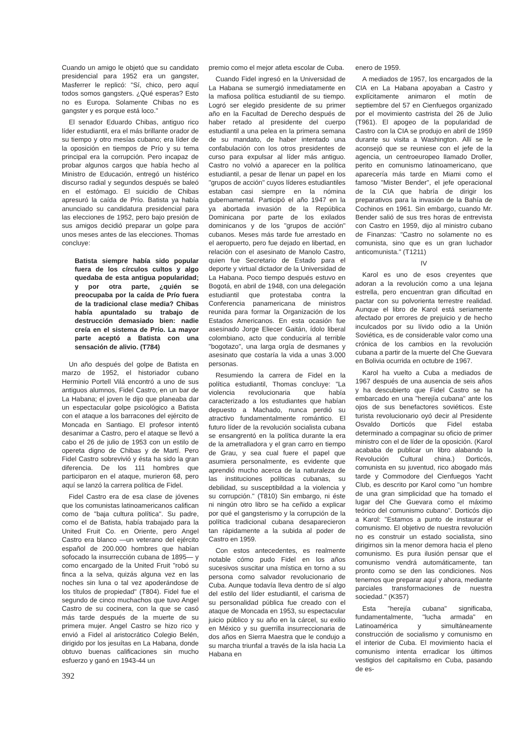Cuando un amigo le objetó que su candidato presidencial para 1952 era un gangster, Masferrer le replicó: "Sí, chico, pero aquí todos somos gangsters. ¿Qué esperas? Esto no es Europa. Solamente Chibas no es gangster y es porque está loco."
El senador Eduardo Chibas, antiguo rico líder estudiantil, era el más brillante orador de su tiempo y otro mesías cubano; era líder de la oposición en tiempos de Prío y su tema principal era la corrupción. Pero incapaz de probar algunos cargos que había hecho al Ministro de Educación, entregó un histérico discurso radial y segundos después se baleó en el estómago. El suicidio de Chibas apresuró la caída de Prío. Batista ya había anunciado su candidatura presidencial para las elecciones de 1952, pero bajo presión de sus amigos decidió preparar un golpe para unos meses antes de las elecciones. Thomas concluye:
Batista siempre había sido popular fuera de los círculos cultos y algo quedaba de esta antigua popularidad; y por otra parte, ¿quién se preocupaba por la caída de Prío fuera de la tradicional clase media? Chibas había apuntalado su trabajo de destrucción demasiado bien: nadie creía en el sistema de Prío. La mayor parte aceptó a Batista con una sensación de alivio. (T784)
Un año después del golpe de Batista en marzo de 1952, el historiador cubano Herminio Portell Vilá encontró a uno de sus antiguos alumnos, Fidel Castro, en un bar de La Habana; el joven le dijo que planeaba dar un espectacular golpe psicológico a Batista con el ataque a los barracones del ejército de Moncada en Santiago. El profesor intentó desanimar a Castro, pero el ataque se llevó a cabo el 26 de julio de 1953 con un estilo de opereta digno de Chibas y de Martí. Pero Fidel Castro sobrevivió y ésta ha sido la gran diferencia. De los 111 hombres que participaron en el ataque, murieron 68, pero aquí se lanzó la carrera política de Fidel.
Fidel Castro era de esa clase de jóvenes que los comunistas latinoamericanos califican como de "baja cultura política". Su padre, como el de Batista, había trabajado para la United Fruit Co. en Oriente, pero Angel Castro era blanco —un veterano del ejército español de 200.000 hombres que habían sofocado la insurrección cubana de 1895— y como encargado de la United Fruit "robó su finca a la selva, quizás alguna vez en las noches sin luna o tal vez apoderándose de los títulos de propiedad" (T804). Fidel fue el segundo de cinco muchachos que tuvo Angel Castro de su cocinera, con la que se casó más tarde después de la muerte de su primera mujer. Angel Castro se hizo rico y envió a Fidel al aristocrático Colegio Belén, dirigido por los jesuítas en La Habana, donde obtuvo buenas calificaciones sin mucho esfuerzo y ganó en 1943-44 un
premio como el mejor atleta escolar de Cuba.
Cuando Fidel ingresó en la Universidad de La Habana se sumergió inmediatamente en la mafiosa política estudiantil de su tiempo. Logró ser elegido presidente de su primer año en la Facultad de Derecho después de haber retado al presidente del cuerpo estudiantil a una pelea en la primera semana de su mandato, de haber intentado una confabulación con los otros presidentes de curso para expulsar al líder más antiguo. Castro no volvió a aparecer en la política estudiantil, a pesar de llenar un papel en los "grupos de acción" cuyos líderes estudiantiles estaban casi siempre en la nómina gubernamental. Participó el año 1947 en la ya abortada invasión de la República Dominicana por parte de los exilados dominicanos y de los "grupos de acción" cubanos. Meses más tarde fue arrestado en el aeropuerto, pero fue dejado en libertad, en relación con el asesinato de Manolo Castro, quien fue Secretario de Estado para el deporte y virtual dictador de la Universidad de La Habana. Poco tiempo después estuvo en Bogotá, en abril de 1948, con una delegación estudiantil que protestaba contra la Conferencia panamericana de ministros reunida para formar la Organización de los Estados Americanos. En esta ocasión fue asesinado Jorge Eliecer Gaitán, ídolo liberal colombiano, acto que conduciría al terrible "bogotazo", una larga orgía de desmanes y asesinato que costaría la vida a unas 3.000 personas.
Resumiendo la carrera de Fidel en la política estudiantil, Thomas concluye: "La violencia revolucionaria que había caracterizado a los estudiantes que habían depuesto a Machado, nunca perdió su atractivo fundamentalmente romántico. El futuro líder de la revolución socialista cubana se ensangrentó en la política durante la era de la ametralladora y el gran carro en tiempo de Grau, y sea cual fuere el papel que asumiera personalmente, es evidente que aprendió mucho acerca de la naturaleza de las instituciones políticas cubanas, su debilidad, su susceptibildad a la violencia y su corrupción." (T810) Sin embargo, ni éste ni ningún otro libro se ha ceñido a explicar por qué el gangsterismo y la corrupción de la política tradicional cubana desaparecieron tan rápidamente a la subida al poder de Castro en 1959.
Con estos antecedentes, es realmente notable cómo pudo Fidel en los años sucesivos suscitar una mística en torno a su persona como salvador revolucionario de Cuba. Aunque todavía lleva dentro de sí algo del estilo del líder estudiantil, el carisma de su personalidad pública fue creado con el ataque de Moncada en 1953, su espectacular juicio público y su año en la cárcel, su exilio en México y su guerrilla insurreccionaria de dos años en Sierra Maestra que le condujo a su marcha triunfal a través de la isla hacia La Habana en
enero de 1959.
A mediados de 1957, los encargados de la CIA en La Habana apoyaban a Castro y explícitamente animaron el motín de septiembre del 57 en Cienfuegos organizado por el movimiento castrista del 26 de Julio (T961). El apogeo de la popularidad de Castro con la CIA se produjo en abril de 1959 durante su visita a Washington. Allí se le aconsejó que se reuniese con el jefe de la agencia, un centroeuropeo llamado Droller, perito en comunismo latinoamericano, que aparecería más tarde en Miami como el famoso "Mister Bender", el jefe operacional de la CIA que habría de dirigir los preparativos para la invasión de la Bahía de Cochinos en 1961. Sin embargo, cuando Mr. Bender salió de sus tres horas de entrevista con Castro en 1959, dijo al ministro cubano de Finanzas: "Castro no solamente no es comunista, sino que es un gran luchador anticomunista." (T1211)
IV
Karol es uno de esos creyentes que adoran a la revolución como a una lejana estrella, pero encuentran gran dificultad en pactar con su polvorienta terrestre realidad. Aunque el libro de Karol está seriamente afectado por errores de prejuicio y de hecho inculcados por su lívido odio a la Unión Soviética, es de considerable valor como una crónica de los cambios en la revolución cubana a partir de la muerte del Che Guevara en Bolivia ocurrida en octubre de 1967.
Karol ha vuelto a Cuba a mediados de 1967 después de una ausencia de seis años y ha descubierto que Fidel Castro se ha embarcado en una "herejía cubana" ante los ojos de sus benefactores soviéticos. Este turista revolucionario oyó decir al Presidente Osvaldo Dorticós que Fidel estaba determinado a compaginar su oficio de primer ministro con el de líder de la oposición. (Karol acababa de publicar un libro alabando la Revolución Cultural china.) Dorticós, comunista en su juventud, rico abogado más tarde y Commodore del Cienfuegos Yacht Club, es descrito por Karol como "un hombre de una gran simplicidad que ha tomado el lugar del Che Guevara como el máximo teórico del comunismo cubano". Dorticós dijo a Karol: "Estamos a punto de instaurar el comunismo. El objetivo de nuestra revolución no es construir un estado socialista, sino dirigirnos sin la menor demora hacia el pleno comunismo. Es pura ilusión pensar que el comunismo vendrá automáticamente, tan pronto como se den las condiciones. Nos tenemos que preparar aquí y ahora, mediante parciales transformaciones de nuestra sociedad." (K357)
Esta "herejía cubana" significaba, fundamentalmente, "lucha armada" en Latinoamérica y simultáneamente construcción de socialismo y comunismo en el interior de Cuba. El movimiento hacia el comunismo intenta erradicar los últimos vestigios del capitalismo en Cuba, pasando de es-
392